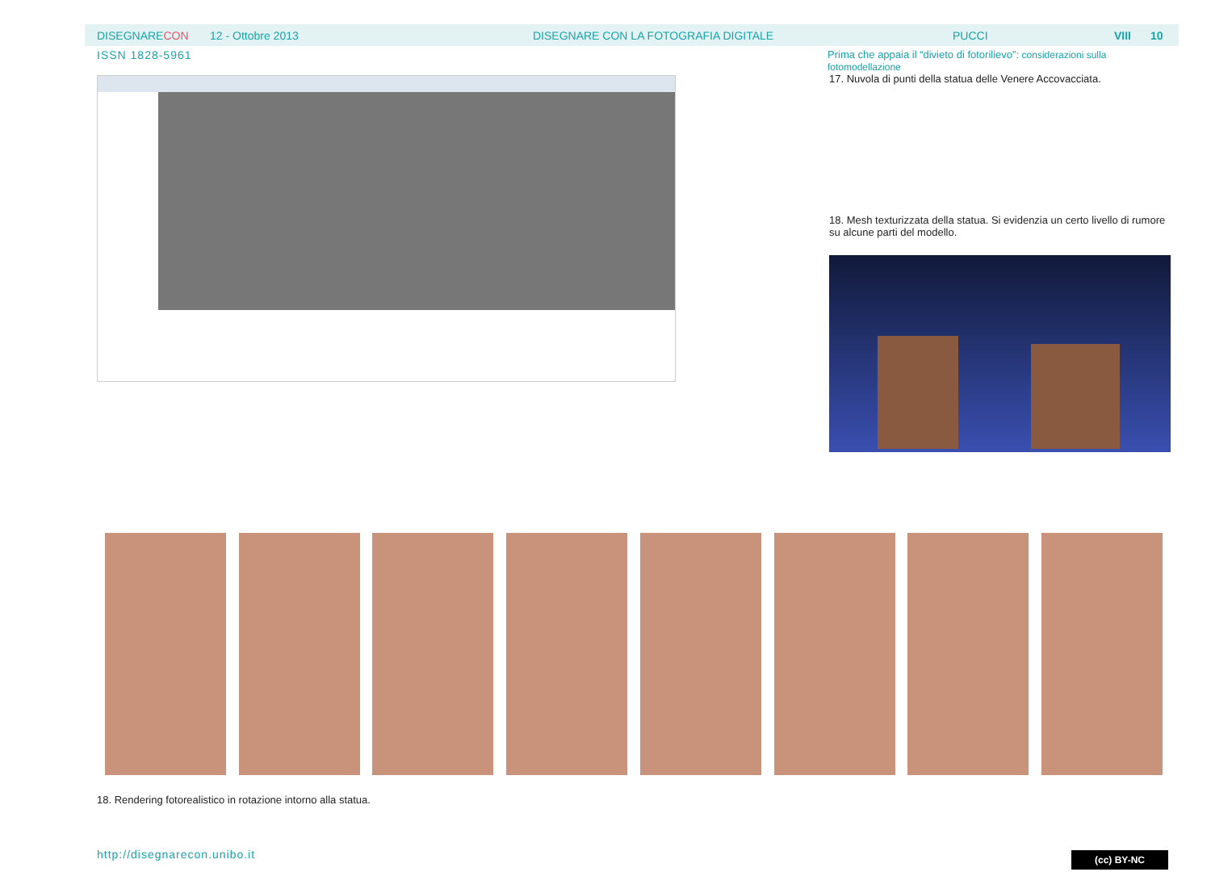DISEGNARECON 12 - Ottobre 2013 DISEGNARE CON LA FOTOGRAFIA DIGITALE PUCCI VIII 10
ISSN 1828-5961
Prima che appaia il “divieto di fotorilievo”: considerazioni sulla fotomodellazione
17. Nuvola di punti della statua delle Venere Accovacciata.
18. Mesh texturizzata della statua. Si evidenzia un certo livello di rumore su alcune parti del modello.
18. Rendering fotorealistico in rotazione intorno alla statua.
http://disegnarecon.unibo.it (cc) BY-NC